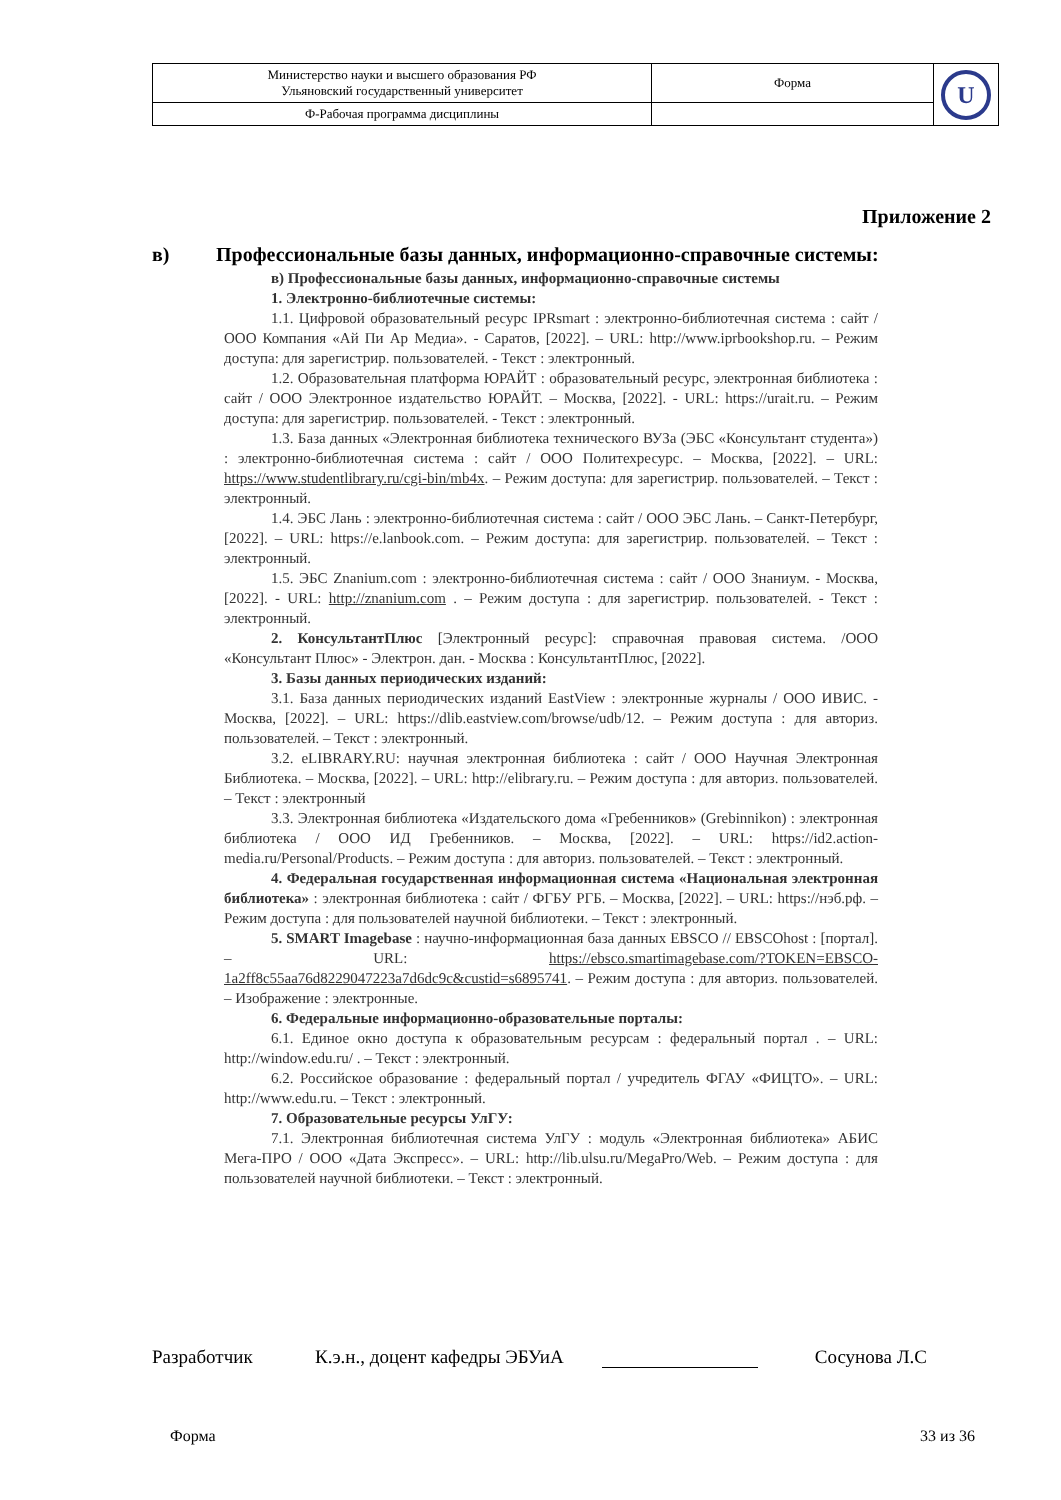| Министерство науки и высшего образования РФ Ульяновский государственный университет | Форма | U |
| Ф-Рабочая программа дисциплины | | |
Приложение 2
в) Профессиональные базы данных, информационно-справочные системы:
в) Профессиональные базы данных, информационно-справочные системы
1. Электронно-библиотечные системы:
1.1. Цифровой образовательный ресурс IPRsmart : электронно-библиотечная система : сайт / ООО Компания «Ай Пи Ар Медиа». - Саратов, [2022]. – URL: http://www.iprbookshop.ru. – Режим доступа: для зарегистрир. пользователей. - Текст : электронный.
1.2. Образовательная платформа ЮРАЙТ : образовательный ресурс, электронная библиотека : сайт / ООО Электронное издательство ЮРАЙТ. – Москва, [2022]. - URL: https://urait.ru. – Режим доступа: для зарегистрир. пользователей. - Текст : электронный.
1.3. База данных «Электронная библиотека технического ВУЗа (ЭБС «Консультант студента») : электронно-библиотечная система : сайт / ООО Политехресурс. – Москва, [2022]. – URL: https://www.studentlibrary.ru/cgi-bin/mb4x. – Режим доступа: для зарегистрир. пользователей. – Текст : электронный.
1.4. ЭБС Лань : электронно-библиотечная система : сайт / ООО ЭБС Лань. – Санкт-Петербург, [2022]. – URL: https://e.lanbook.com. – Режим доступа: для зарегистрир. пользователей. – Текст : электронный.
1.5. ЭБС Znanium.com : электронно-библиотечная система : сайт / ООО Знаниум. - Москва, [2022]. - URL: http://znanium.com . – Режим доступа : для зарегистрир. пользователей. - Текст : электронный.
2. КонсультантПлюс [Электронный ресурс]: справочная правовая система. /ООО «Консультант Плюс» - Электрон. дан. - Москва : КонсультантПлюс, [2022].
3. Базы данных периодических изданий:
3.1. База данных периодических изданий EastView : электронные журналы / ООО ИВИС. - Москва, [2022]. – URL: https://dlib.eastview.com/browse/udb/12. – Режим доступа : для авториз. пользователей. – Текст : электронный.
3.2. eLIBRARY.RU: научная электронная библиотека : сайт / ООО Научная Электронная Библиотека. – Москва, [2022]. – URL: http://elibrary.ru. – Режим доступа : для авториз. пользователей. – Текст : электронный
3.3. Электронная библиотека «Издательского дома «Гребенников» (Grebinnikon) : электронная библиотека / ООО ИД Гребенников. – Москва, [2022]. – URL: https://id2.action-media.ru/Personal/Products. – Режим доступа : для авториз. пользователей. – Текст : электронный.
4. Федеральная государственная информационная система «Национальная электронная библиотека» : электронная библиотека : сайт / ФГБУ РГБ. – Москва, [2022]. – URL: https://нэб.рф. – Режим доступа : для пользователей научной библиотеки. – Текст : электронный.
5. SMART Imagebase : научно-информационная база данных EBSCO // EBSCOhost : [портал]. – URL: https://ebsco.smartimagebase.com/?TOKEN=EBSCO-1a2ff8c55aa76d8229047223a7d6dc9c&custid=s6895741. – Режим доступа : для авториз. пользователей. – Изображение : электронные.
6. Федеральные информационно-образовательные порталы:
6.1. Единое окно доступа к образовательным ресурсам : федеральный портал . – URL: http://window.edu.ru/ . – Текст : электронный.
6.2. Российское образование : федеральный портал / учредитель ФГАУ «ФИЦТО». – URL: http://www.edu.ru. – Текст : электронный.
7. Образовательные ресурсы УлГУ:
7.1. Электронная библиотечная система УлГУ : модуль «Электронная библиотека» АБИС Мега-ПРО / ООО «Дата Экспресс». – URL: http://lib.ulsu.ru/MegaPro/Web. – Режим доступа : для пользователей научной библиотеки. – Текст : электронный.
Разработчик К.э.н., доцент кафедры ЭБУиА Сосунова Л.С
Форма 33 из 36